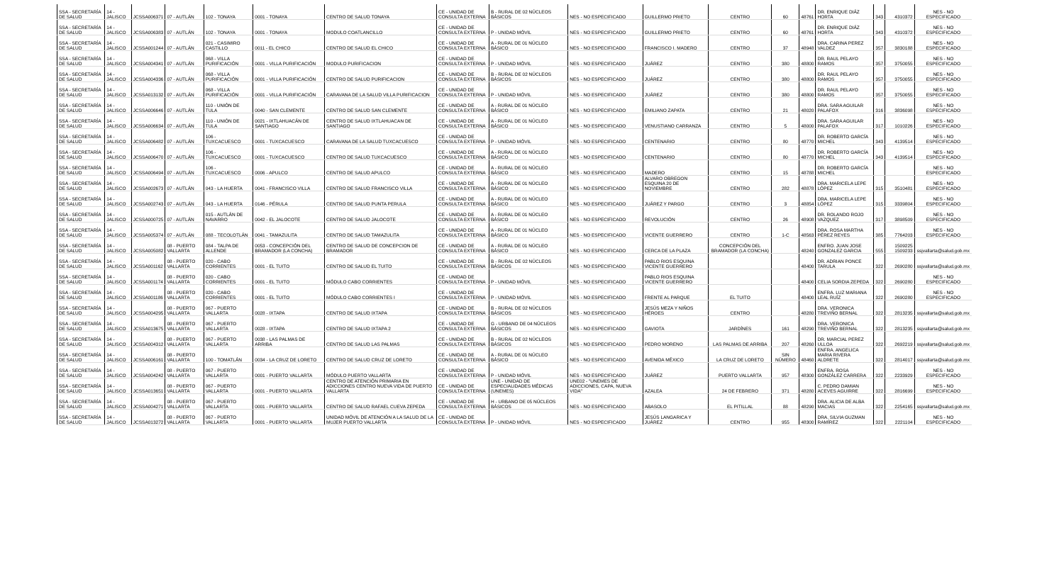| SSA - SECRETARÍA DE SALUD | 14 - JALISCO | JCSSA006371 | 07 - AUTLÁN | 102 - TONAYA | 0001 - TONAYA | CENTRO DE SALUD TONAYA | CE - UNIDAD DE CONSULTA EXTERNA | B - RURAL DE 02 NÚCLEOS BÁSICOS | NES - NO ESPECIFICADO | GUILLERMO PRIETO | CENTRO | 60 | 48761 | DR. ENRIQUE DIÁZ HORTA | 343 | 4310372 | NES - NO ESPECIFICADO |
| SSA - SECRETARÍA DE SALUD | 14 - JALISCO | JCSSA006383 | 07 - AUTLÁN | 102 - TONAYA | 0001 - TONAYA | MODULO COATLANCILLO | CE - UNIDAD DE CONSULTA EXTERNA | P - UNIDAD MÓVIL | NES - NO ESPECIFICADO | GUILLERMO PRIETO | CENTRO | 60 | 48761 | DR. ENRIQUE DIÁZ HORTA | 343 | 4310372 | NES - NO ESPECIFICADO |
| SSA - SECRETARÍA DE SALUD | 14 - JALISCO | JCSSA001244 | 07 - AUTLÁN | 021 - CASIMIRO CASTILLO | 0011 - EL CHICO | CENTRO DE SALUD EL CHICO | CE - UNIDAD DE CONSULTA EXTERNA | A - RURAL DE 01 NÚCLEO BÁSICO | NES - NO ESPECIFICADO | FRANCISCO I. MADERO | CENTRO | 37 | 48948 | DRA. CARINA PEREZ VALDEZ | 357 | 3830188 | NES - NO ESPECIFICADO |
| SSA - SECRETARÍA DE SALUD | 14 - JALISCO | JCSSA004341 | 07 - AUTLÁN | 068 - VILLA PURIFICACIÓN | 0001 - VILLA PURIFICACIÓN | MODULO PURIFICACION | CE - UNIDAD DE CONSULTA EXTERNA | P - UNIDAD MÓVIL | NES - NO ESPECIFICADO | JUÁREZ | CENTRO | 380 | 48800 | DR. RAUL PELAYO RAMOS | 357 | 3750055 | NES - NO ESPECIFICADO |
| SSA - SECRETARÍA DE SALUD | 14 - JALISCO | JCSSA004336 | 07 - AUTLÁN | 068 - VILLA PURIFICACIÓN | 0001 - VILLA PURIFICACIÓN | CENTRO DE SALUD PURIFICACION | CE - UNIDAD DE CONSULTA EXTERNA | B - RURAL DE 02 NÚCLEOS BÁSICOS | NES - NO ESPECIFICADO | JUÁREZ | CENTRO | 380 | 48800 | DR. RAUL PELAYO RAMOS | 357 | 3750055 | NES - NO ESPECIFICADO |
| SSA - SECRETARÍA DE SALUD | 14 - JALISCO | JCSSA013132 | 07 - AUTLÁN | 068 - VILLA PURIFICACIÓN | 0001 - VILLA PURIFICACIÓN | CARAVANA DE LA SALUD VILLA PURIFICACION | CE - UNIDAD DE CONSULTA EXTERNA | P - UNIDAD MÓVIL | NES - NO ESPECIFICADO | JUÁREZ | CENTRO | 380 | 48800 | DR. RAUL PELAYO RAMOS | 357 | 3750055 | NES - NO ESPECIFICADO |
| SSA - SECRETARÍA DE SALUD | 14 - JALISCO | JCSSA006646 | 07 - AUTLÁN | 110 - UNIÓN DE TULA | 0040 - SAN CLEMENTE | CENTRO DE SALUD SAN CLEMENTE | CE - UNIDAD DE CONSULTA EXTERNA | A - RURAL DE 01 NÚCLEO BÁSICO | NES - NO ESPECIFICADO | EMILIANO ZAPATA | CENTRO | 21 | 48020 | DRA. SARA AGUILAR PALAFOX | 316 | 3836098 | NES - NO ESPECIFICADO |
| SSA - SECRETARÍA DE SALUD | 14 - JALISCO | JCSSA006634 | 07 - AUTLÁN | 110 - UNIÓN DE TULA | 0021 - IXTLAHUACÁN DE SANTIAGO | CENTRO DE SALUD IXTLAHUACAN DE SANTIAGO | CE - UNIDAD DE CONSULTA EXTERNA | A - RURAL DE 01 NÚCLEO BÁSICO | NES - NO ESPECIFICADO | VENUSTIANO CARRANZA | CENTRO | 5 | 48000 | DRA. SARA AGUILAR PALAFOX | 317 | 1010226 | NES - NO ESPECIFICADO |
| SSA - SECRETARÍA DE SALUD | 14 - JALISCO | JCSSA006482 | 07 - AUTLÁN | 106 - TUXCACUESCO | 0001 - TUXCACUESCO | CARAVANA DE LA SALUD TUXCACUESCO | CE - UNIDAD DE CONSULTA EXTERNA | P - UNIDAD MÓVIL | NES - NO ESPECIFICADO | CENTENARIO | CENTRO | 80 | 48770 | DR. ROBERTO GARCÍA MICHEL | 343 | 4139514 | NES - NO ESPECIFICADO |
| SSA - SECRETARÍA DE SALUD | 14 - JALISCO | JCSSA006470 | 07 - AUTLÁN | 106 - TUXCACUESCO | 0001 - TUXCACUESCO | CENTRO DE SALUD TUXCACUESCO | CE - UNIDAD DE CONSULTA EXTERNA | A - RURAL DE 01 NÚCLEO BÁSICO | NES - NO ESPECIFICADO | CENTENARIO | CENTRO | 80 | 48770 | DR. ROBERTO GARCÍA MICHEL | 343 | 4139514 | NES - NO ESPECIFICADO |
| SSA - SECRETARÍA DE SALUD | 14 - JALISCO | JCSSA006494 | 07 - AUTLÁN | 106 - TUXCACUESCO | 0006 - APULCO | CENTRO DE SALUD APULCO | CE - UNIDAD DE CONSULTA EXTERNA | A - RURAL DE 01 NÚCLEO BÁSICO | NES - NO ESPECIFICADO | MADERO | CENTRO | 15 | 48788 | DR. ROBERTO GARCÍA MICHEL | | | NES - NO ESPECIFICADO |
| SSA - SECRETARÍA DE SALUD | 14 - JALISCO | JCSSA002673 | 07 - AUTLÁN | 043 - LA HUERTA | 0041 - FRANCISCO VILLA | CENTRO DE SALUD FRANCISCO VILLA | CE - UNIDAD DE CONSULTA EXTERNA | A - RURAL DE 01 NÚCLEO BÁSICO | NES - NO ESPECIFICADO | ALVARO OBREGON ESQUINA 20 DE NOVIEMBRE | CENTRO | 282 | 48878 | DRA. MARICELA LEPE LÓPEZ | 315 | 3510481 | NES - NO ESPECIFICADO |
| SSA - SECRETARÍA DE SALUD | 14 - JALISCO | JCSSA002743 | 07 - AUTLÁN | 043 - LA HUERTA | 0146 - PÉRULA | CENTRO DE SALUD PUNTA PERULA | CE - UNIDAD DE CONSULTA EXTERNA | A - RURAL DE 01 NÚCLEO BÁSICO | NES - NO ESPECIFICADO | JUÁREZ Y PARGO | CENTRO | 3 | 48854 | DRA. MARICELA LEPE LÓPEZ | 315 | 3339804 | NES - NO ESPECIFICADO |
| SSA - SECRETARÍA DE SALUD | 14 - JALISCO | JCSSA000725 | 07 - AUTLÁN | 015 - AUTLÁN DE NAVARRO | 0042 - EL JALOCOTE | CENTRO DE SALUD JALOCOTE | CE - UNIDAD DE CONSULTA EXTERNA | A - RURAL DE 01 NÚCLEO BÁSICO | NES - NO ESPECIFICADO | REVOLUCIÓN | CENTRO | 26 | 48908 | DR. ROLANDO ROJO VAZQUEZ | 317 | 3898509 | NES - NO ESPECIFICADO |
| SSA - SECRETARÍA DE SALUD | 14 - JALISCO | JCSSA005374 | 07 - AUTLÁN | 088 - TECOLOTLÁN | 0041 - TAMAZULITA | CENTRO DE SALUD TAMAZULITA | CE - UNIDAD DE CONSULTA EXTERNA | A - RURAL DE 01 NÚCLEO BÁSICO | NES - NO ESPECIFICADO | VICENTE GUERRERO | CENTRO | 1-C | 48563 | DRA. ROSA MARTHA PÉREZ REYES | 385 | 7764203 | NES - NO ESPECIFICADO |
| SSA - SECRETARÍA DE SALUD | 14 - JALISCO | JCSSA005082 | 08 - PUERTO VALLARTA | 084 - TALPA DE ALLENDE | 0053 - CONCEPCIÓN DEL BRAMADOR (LA CONCHA) | CENTRO DE SALUD DE CONCEPCION DE BRAMADOR | CE - UNIDAD DE CONSULTA EXTERNA | A - RURAL DE 01 NÚCLEO BÁSICO | NES - NO ESPECIFICADO | CERCA DE LA PLAZA | CONCEPCIÓN DEL BRAMADOR (LA CONCHA) | | 48240 | ENFRO. JUAN JOSE GONZALEZ GARCIA | 555 | 1509225 1509233 | ssjvallarta@salud.gob.mx |
| SSA - SECRETARÍA DE SALUD | 14 - JALISCO | JCSSA001162 | 08 - PUERTO VALLARTA | 020 - CABO CORRIENTES | 0001 - EL TUITO | CENTRO DE SALUD EL TUITO | CE - UNIDAD DE CONSULTA EXTERNA | B - RURAL DE 02 NÚCLEOS BÁSICOS | NES - NO ESPECIFICADO | PABLO RIOS ESQUINA VICENTE GUERRERO | | | 48400 | DR. ADRIAN PONCE TARULA | 322 | 2690280 | ssjvallarta@salud.gob.mx |
| SSA - SECRETARÍA DE SALUD | 14 - JALISCO | JCSSA001174 | 08 - PUERTO VALLARTA | 020 - CABO CORRIENTES | 0001 - EL TUITO | MÓDULO CABO CORRIENTES | CE - UNIDAD DE CONSULTA EXTERNA | P - UNIDAD MÓVIL | NES - NO ESPECIFICADO | PABLO RIOS ESQUINA VICENTE GUERRERO | | | 48400 | CELIA SORDIA ZEPEDA | 322 | 2690280 | NES - NO ESPECIFICADO |
| SSA - SECRETARÍA DE SALUD | 14 - JALISCO | JCSSA001186 | 08 - PUERTO VALLARTA | 020 - CABO CORRIENTES | 0001 - EL TUITO | MÓDULO CABO CORRIENTES I | CE - UNIDAD DE CONSULTA EXTERNA | P - UNIDAD MÓVIL | NES - NO ESPECIFICADO | FRENTE AL PARQUE | EL TUITO | | 48400 | ENFRA. LUZ MARIANA LEAL RUÍZ | 322 | 2690280 | NES - NO ESPECIFICADO |
| SSA - SECRETARÍA DE SALUD | 14 - JALISCO | JCSSA004295 | 08 - PUERTO VALLARTA | 067 - PUERTO VALLARTA | 0028 - IXTAPA | CENTRO DE SALUD IXTAPA | CE - UNIDAD DE CONSULTA EXTERNA | B - RURAL DE 02 NÚCLEOS BÁSICOS | NES - NO ESPECIFICADO | JESÚS MEZA Y NIÑOS HÉROES | CENTRO | | 48280 | DRA. VERONICA TREVIÑO BERNAL | 322 | 2813235 | ssjvallarta@salud.gob.mx |
| SSA - SECRETARÍA DE SALUD | 14 - JALISCO | JCSSA013675 | 08 - PUERTO VALLARTA | 067 - PUERTO VALLARTA | 0028 - IXTAPA | CENTRO DE SALUD IXTAPA 2 | CE - UNIDAD DE CONSULTA EXTERNA | G - URBANO DE 04 NÚCLEOS BÁSICOS | NES - NO ESPECIFICADO | GAVIOTA | JARDÍNES | 161 | 48290 | DRA. VERONICA TREVIÑO BERNAL | 322 | 2813235 | ssjvallarta@salud.gob.mx |
| SSA - SECRETARÍA DE SALUD | 14 - JALISCO | JCSSA004312 | 08 - PUERTO VALLARTA | 067 - PUERTO VALLARTA | 0038 - LAS PALMAS DE ARRIBA | CENTRO DE SALUD LAS PALMAS | CE - UNIDAD DE CONSULTA EXTERNA | B - RURAL DE 02 NÚCLEOS BÁSICOS | NES - NO ESPECIFICADO | PEDRO MORENO | LAS PALMAS DE ARRIBA | 207 | 48260 | DR. MARCIAL PEREZ ULLOA | 322 | 2692219 | ssjvallarta@salud.gob.mx |
| SSA - SECRETARÍA DE SALUD | 14 - JALISCO | JCSSA006161 | 08 - PUERTO VALLARTA | 100 - TOMATLÁN | 0034 - LA CRUZ DE LORETO | CENTRO DE SALUD CRUZ DE LORETO | CE - UNIDAD DE CONSULTA EXTERNA | A - RURAL DE 01 NÚCLEO BÁSICO | NES - NO ESPECIFICADO | AVENIDA MÉXICO | LA CRUZ DE LORETO | SIN NÚMERO | 48460 | ENFRA. ANGELICA MARIA RIVERA ALDRETE | 322 | 2814017 | ssjvallarta@salud.gob.mx |
| SSA - SECRETARÍA DE SALUD | 14 - JALISCO | JCSSA004242 | 08 - PUERTO VALLARTA | 067 - PUERTO VALLARTA | 0001 - PUERTO VALLARTA | MÓDULO PUERTO VALLARTA | CE - UNIDAD DE CONSULTA EXTERNA | P - UNIDAD MÓVIL | NES - NO ESPECIFICADO | JUÁREZ | PUERTO VALLARTA | 957 | 48300 | ENFRA. ROSA GONZÁLEZ CARRERA | 322 | 2233929 | NES - NO ESPECIFICADO |
| SSA - SECRETARÍA DE SALUD | 14 - JALISCO | JCSSA013651 | 08 - PUERTO VALLARTA | 067 - PUERTO VALLARTA | 0001 - PUERTO VALLARTA | CENTRO DE ATENCIÓN PRIMARIA EN ADICCIONES CENTRO NUEVA VIDA DE PUERTO VALLARTA | CE - UNIDAD DE CONSULTA EXTERNA | UNE - UNIDAD DE ESPECIALIDADES MÉDICAS (UNEMES) | UNE02 - "UNEMES DE ADICCIONES, CAPA, NUEVA VIDA" | AZALEA | 24 DE FEBRERO | 371 | 48280 | C. PEDRO DAMIAN ACEVES AGUIRRE | 322 | 2816699 | NES - NO ESPECIFICADO |
| SSA - SECRETARÍA DE SALUD | 14 - JALISCO | JCSSA004271 | 08 - PUERTO VALLARTA | 067 - PUERTO VALLARTA | 0001 - PUERTO VALLARTA | CENTRO DE SALUD RAFAEL CUEVA ZEPEDA | CE - UNIDAD DE CONSULTA EXTERNA | H - URBANO DE 05 NÚCLEOS BÁSICOS | NES - NO ESPECIFICADO | ABASOLO | EL PITILLAL | 88 | 48290 | DRA. ALICIA DE ALBA MACIAS | 322 | 2254165 | ssjvallarta@salud.gob.mx |
| SSA - SECRETARÍA DE SALUD | 14 - JALISCO | JCSSA013272 | 08 - PUERTO VALLARTA | 067 - PUERTO VALLARTA | 0001 - PUERTO VALLARTA | UNIDAD MÓVIL DE ATENCIÓN A LA SALUD DE LA MUJER PUERTO VALLARTA | CE - UNIDAD DE CONSULTA EXTERNA | P - UNIDAD MÓVIL | NES - NO ESPECIFICADO | JESÚS LANGARICA Y JUÁREZ | CENTRO | 955 | 48300 | DRA. SILVIA GUZMAN RAMÍREZ | 322 | 2221104 | NES - NO ESPECIFICADO |